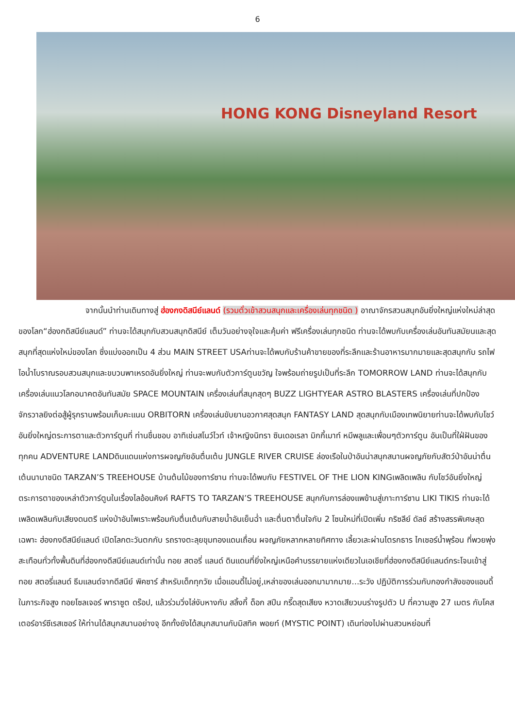6
HONG KONG Disneyland Resort
จากนั้นนำท่านเดินทางสู่ ฮ่องกงดิสนีย์แลนด์ (รวมตั๋วเข้าสวนสนุกและเครื่องเล่นทุกชนิด ) อาณาจักรสวนสนุกอันยิ่งใหญ่แห่งใหม่ล่าสุดของโลก“ฮ่องกดิสนีย์แลนด์” ท่านจะได้สนุกกับสวนสนุกดิสนีย์ เต็มวันอย่างจุใจและคุ้มค่า ฟรีเครื่องเล่นทุกชนิด ท่านจะได้พบกับเครื่องเล่นอันทันสมัยนและสุดสนุกที่สุดแห่งใหม่ของโลก ซึ่งแบ่งออกเป็น 4 ส่วน MAIN STREET USAท่านจะได้พบกับร้านค้าขายของที่ระลึกและร้านอาหารมากมายและสุดสนุกกับ รถไฟไอน้ำโบราณรอบสวนสนุกและขบวนพาเหรดอันยิ่งใหญ่ ท่านจะพบกับตัวการ์ตูนขวัญ ใจพร้อมถ่ายรูปเป็นที่ระลึก TOMORROW LAND ท่านจะได้สนุกกับเครื่องเล่นแนวโลกอนาคตอันทันสมัย SPACE MOUNTAIN เครื่องเล่นที่สนุกสุดๆ BUZZ LIGHTYEAR ASTRO BLASTERS เครื่องเล่นที่ปกป้องจักรวาลยิงต่อสู้ผู้รุกรานพร้อมเก็บคะแนน ORBITORN เครื่องเล่นขับยานอวกาศสุดสนุก FANTASY LAND สุดสนุกกับเมืองเทพนิยายท่านจะได้พบกับโชว์อันยิ่งใหญ่ตระการตาและตัวการ์ตูนที่ ท่านชื่นชอบ อาทิเช่นสโนว์ไวท์ เจ้าหญิงนิทรา ซินเดอเรลา มิกกี้เมาท์ หมีพลูและเพื่อนๆตัวการ์ตูน อันเป็นที่ใฝ่ฝันของทุกคน ADVENTURE LANDดินแดนแห่งการผจญภัยอันตื่นเต้น JUNGLE RIVER CRUISE ล่องเรือในป่าอันน่าสนุกสนานผจญภัยกับสัตว์ป่าอันน่าตื่นเต้นนานาชนิด TARZAN’S TREEHOUSE บ้านต้นไม้ของทาร์ซาน ท่านจะได้พบกับ FESTIVEL OF THE LION KINGเพลิดเพลิน กับโชว์อันยิ่งใหญ่ตระการตาของเหล่าตัวการ์ตูนในเรื่องไลอ้อนคิงค์ RAFTS TO TARZAN’S TREEHOUSE สนุกกับการล่องแพข้ามสู่เกาะทาร์ซาน LIKI TIKIS ท่านจะได้เพลิดเพลินกับเสียงดนตรี แห่งป่าอันไพเราะพร้อมกับตื่นเต้นกับสายน้ำอันเย็นฉ่ำ และตื่นตาตื่นใจกับ 2 โซนใหม่ที่เปิดเพิ่ม กริซลีย์ ดัลช์ สร้างสรรพิเศษสุดเฉพาะ ฮ่องกงดีสนีย์แลนด์ เปิดโลกตะวันตกกับ รถรางตะลุยขุมทองแดนเถื่อน ผจญภัยหลากหลายทิศทาง เลี้ยวเละผ่านโตรกธาร ไกเซอร์น้ำพุร้อน ที่พวยพุ่งสะเทือนทั่วทั้งพื้นดินที่ฮ่องกงดีสนีย์แลนด์เท่านั้น ทอย สตอรี่ แลนด์ ดินแดนที่ยิ่งใหญ่เหนือคำบรรยายแห่งเดียวในเอเชียที่ฮ่องกงดีสนีย์แลนด์กระโจนเข้าสู่ทอย สตอรี่แลนด์ ธีมแลนด์จากดีสนีย์ พิคซาร์ สำหรับเด็กทุกวัย เมื่อแอนดี้ไม่อยู่,เหล่าของเล่นออกมามากมาย...ระวัง ปฏิบัติการร่วมกับกองกำลังของแอนดี้ ในภาระกิจสูง ทอยโซลเจอร์ พาราซูต ดร๊อป, แล้วร่วมวิ่งไล่งับหางกับ สลิ้งกี้ ด็อก สปีน กรี๊ดสุดเสียง หวาดเสียวบนร่างรูปตัว U ที่ความสูง 27 เมตร กับโคสเตอร์อาร์ซีเรสเซอร์ ให้ท่านได้สนุกสนานอย่างจุ อีกทั้งยังได้สนุกสนานกับมิสทิค พอยท์ (MYSTIC POINT) เดินท่องไปผ่านสวนหย่อมที่